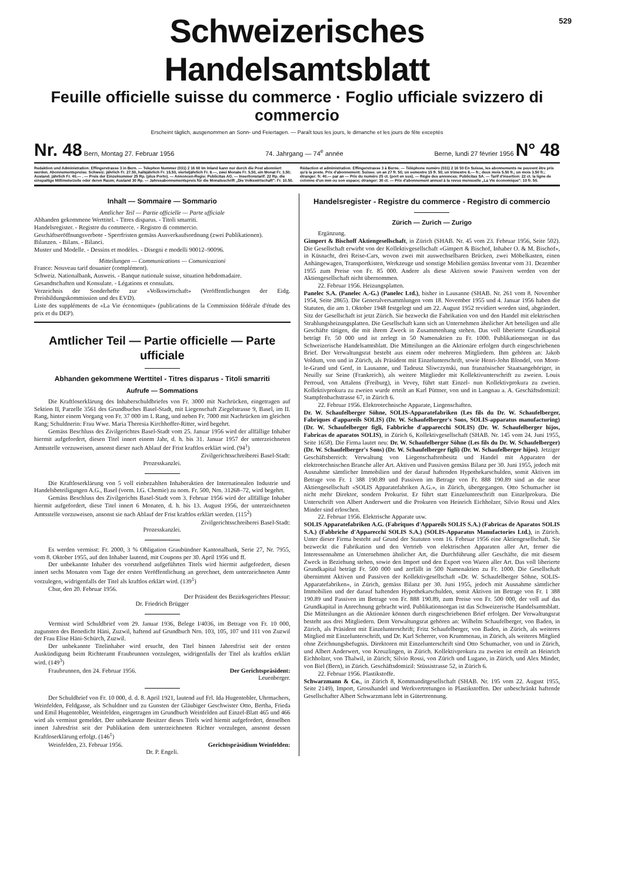529
Schweizerisches Handelsamtsblatt
Feuille officielle suisse du commerce · Foglio ufficiale svizzero di commercio
Erscheint täglich, ausgenommen an Sonn- und Feiertagen. — Paraît tous les jours, le dimanche et les jours de fête exceptés
Nr. 48 Bern, Montag 27. Februar 1956 74. Jahrgang — 74<sup>e</sup> année Berne, lundi 27 février 1956 N° 48
Redaktion und Administration: Effingerstrasse 3 in Bern. — Telephon Nummer (031) 2 16 60 Im Inland kann nur durch die Post abonniert werden. Abonnementspreise: Schweiz: jährlich Fr. 27.50, halbjährlich Fr. 15.50, vierteljährlich Fr. 8.—, zwei Monate Fr. 5.50, ein Monat Fr. 3.50; Ausland: jährlich Fr. 40.— . — Preis der Einzelnummer 25 Rp. (plus Porto). — Annoncen-Regie: Publicitas AG. — Insertionstarif: 22 Rp. die einspaltige Millimeterzeile oder deren Raum; Ausland 30 Rp. — Jahresabonnementspreis für die Monatsschrift „Die Volkswirtschaft": Fr. 10.50.
Rédaction et administration: Effingerstrasse 3 à Berne. — Téléphone numéro (031) 2 16 50 En Suisse, les abonnements ne peuvent être pris qu'à la poste. Prix d'abonnement: Suisse: un an 27 fr. 50; un semestre 15 fr. 50; un trimestre 8.— fr.; deux mois 5.50 fr.; un mois 3.50 fr.; étranger: fr. 40.— par an — Prix du numéro 25 ct. (port en sus). — Régie des annonces: Publicitas SA. — Tarif d'insertion: 22 ct. la ligne de colonne d'un mm ou son espace; étranger: 30 ct. — Prix d'abonnement annuel à la revue mensuelle „La Vie économique": 10 fr. 50.
Inhalt — Sommaire — Sommario
Amtlicher Teil — Partie officielle — Parte ufficiale
Abhanden gekommene Werttitel. - Titres disparus. - Titoli smarriti.
Handelsregister. - Registre du commerce. - Registro di commercio.
Geschäftseröffnungsverbote - Sperrfristen gemäss Ausverkaufsordnung (zwei Publikationen).
Bilanzen. - Bilans. - Bilanci.
Muster und Modelle. - Dessins et modèles. - Disegni e modelli 90012–90096.
Mitteilungen — Communications — Comunicazioni
France: Nouveau tarif douanier (complément).
Schweiz. Nationalbank, Ausweis. - Banque nationale suisse, situation hebdomadaire.
Gesandtschaften und Konsulate. - Légations et consulats.
Verzeichnis der Sonderhefte zur «Volkswirtschaft» (Veröffentlichungen der Eidg. Preisbildungskommission und des EVD).
Liste des suppléments de «La Vie économique» (publications de la Commission fédérale d'étude des prix et du DEP).
Amtlicher Teil — Partie officielle — Parte ufficiale
Abhanden gekommene Werttitel - Titres disparus - Titoli smarriti
Aufrufe — Sommations
Die Kraftloserklärung des Inhaberschuldbriefes von Fr. 3000 mit Nachrücken, eingetragen auf Sektion II, Parzelle 3561 des Grundbuches Basel-Stadt, mit Liegenschaft Ziegelstrasse 9, Basel, im II. Rang, hinter einem Vorgang von Fr. 37 000 im I. Rang, und neben Fr. 7000 mit Nachrücken im gleichen Rang; Schuldnerin: Frau Wwe. Maria Theresia Kirchhoffer-Ritter, wird begehrt.
Gemäss Beschluss des Zivilgerichtes Basel-Stadt vom 25. Januar 1956 wird der allfällige Inhaber hiermit aufgefordert, diesen Titel innert einem Jahr, d. h. bis 31. Januar 1957 der unterzeichneten Amtsstelle vorzuweisen, ansonst dieser nach Ablauf der Frist kraftlos erklärt wird. (94<sup>1</sup>)
Zivilgerichtsschreiberei Basel-Stadt:
Prozesskanzlei.
Die Kraftloserklärung von 5 voll einbezahlten Inhaberaktien der Internationalen Industrie und Handelsbeteiligungen A.G., Basel (vorm. I.G. Chemie) zu nom. Fr. 500, Nrn. 31268–72, wird begehrt.
Gemäss Beschluss des Zivilgerichts Basel-Stadt vom 3. Februar 1956 wird der allfällige Inhaber hiermit aufgefordert, diese Titel innert 6 Monaten, d. h. bis 13. August 1956, der unterzeichneten Amtsstelle vorzuweisen, ansonst sie nach Ablauf der Frist kraftlos erklärt werden. (115<sup>2</sup>)
Zivilgerichtsschreiberei Basel-Stadt:
Prozesskanzlei.
Es werden vermisst: Fr. 2000, 3 % Obligation Graubündner Kantonalbank, Serie 27, Nr. 7955, vom 8. Oktober 1955, auf den Inhaber lautend, mit Coupons per 30. April 1956 und ff.
Der unbekannte Inhaber des vorstehend aufgeführten Titels wird hiermit aufgefordert, diesen innert sechs Monaten vom Tage der ersten Veröffentlichung an gerechnet, dem unterzeichneten Amte vorzulegen, widrigenfalls der Titel als kraftlos erklärt wird. (139<sup>1</sup>)
Chur, den 20. Februar 1956.
Der Präsident des Bezirksgerichtes Plessur:
Dr. Friedrich Brügger
Vermisst wird Schuldbrief vom 29. Januar 1936, Belege I/4036, im Betrage von Fr. 10 000, zugunsten des Benedicht Häni, Zuzwil, haftend auf Grundbuch Nrn. 103, 105, 107 und 111 von Zuzwil der Frau Elise Häni-Schürch, Zuzwil.
Der unbekannte Titelinhaber wird ersucht, den Titel binnen Jahresfrist seit der ersten Auskündigung beim Richteramt Fraubrunnen vorzulegen, widrigenfalls der Titel als kraftlos erklärt wird. (149<sup>3</sup>)
Fraubrunnen, den 24. Februar 1956. Der Gerichtspräsident:
Leuenberger.
Der Schuldbrief von Fr. 10 000, d. d. 8. April 1921, lautend auf Frl. Ida Hugentobler, Uhrmachers, Weinfelden, Feldgasse, als Schuldner und zu Gunsten der Gläubiger Geschwister Otto, Bertha, Frieda und Emil Hugentobler, Weinfelden, eingetragen im Grundbuch Weinfelden auf Einzel-Blatt 465 und 466 wird als vermisst gemeldet. Der unbekannte Besitzer dieses Titels wird hiemit aufgefordert, denselben innert Jahresfrist seit der Publikation dem unterzeichneten Richter vorzulegen, ansonst dessen Kraftloserklärung erfolgt. (146<sup>1</sup>)
Weinfelden, 23. Februar 1956. Gerichtspräsidium Weinfelden:
Dr. P. Engeli.
Handelsregister - Registre du commerce - Registro di commercio
Zürich — Zurich — Zurigo
Ergänzung.
Gimpert & Bischoff Aktiengesellschaft, in Zürich (SHAB. Nr. 45 vom 23. Februar 1956, Seite 502). Die Gesellschaft erwirbt von der Kollektivgesellschaft «Gimpert & Bischof, Inhaber O. & M. Bischof», in Küsnacht, drei Reise-Cars, wovon zwei mit auswechselbaren Brücken, zwei Möbelkasten, einen Anhängewagen, Transportkisten, Werkzeuge und sonstige Mobilien gemäss Inventar vom 31. Dezember 1955 zum Preise von Fr. 85 000. Andere als diese Aktiven sowie Passiven werden von der Aktiengesellschaft nicht übernommen.
22. Februar 1956. Heizungsplatten.
Panelec S.A. (Panelec A.-G.) (Panelec Ltd.), bisher in Lausanne (SHAB. Nr. 261 vom 8. November 1954, Seite 2865). Die Generalversammlungen vom 18. November 1955 und 4. Januar 1956 haben die Statuten, die am 1. Oktober 1948 festgelegt und am 22. August 1952 revidiert worden sind, abgeändert. Sitz der Gesellschaft ist jetzt Zürich. Sie bezweckt die Fabrikation von und den Handel mit elektrischen Strahlungsheizungsplatten. Die Gesellschaft kann sich an Unternehmen ähnlicher Art beteiligen und alle Geschäfte tätigen, die mit ihrem Zweck in Zusammenhang stehen. Das voll liberierte Grundkapital beträgt Fr. 50 000 und ist zerlegt in 50 Namenaktien zu Fr. 1000. Publikationsorgan ist das Schweizerische Handelsamtsblatt. Die Mitteilungen an die Aktionäre erfolgen durch eingeschriebenen Brief. Der Verwaltungsrat besteht aus einem oder mehreren Mitgliedern. Ihm gehören an: Jakob Voldum, von und in Zürich, als Präsident mit Einzelunterschrift, sowie Henri-John Blondel, von Mont-le-Grand und Genf, in Lausanne, und Tadeusz Sliwczynski, nun französischer Staatsangehöriger, in Neuilly sur Seine (Frankreich), als weitere Mitglieder mit Kollektivunterschrift zu zweien. Louis Perroud, von Attalens (Freiburg), in Vevey, führt statt Einzel- nun Kollektivprokura zu zweien. Kollektivprokura zu zweien wurde erteilt an Karl Püttner, von und in Langnau a. A. Geschäftsdomizil: Stampfenbachstrasse 67, in Zürich 6.
22. Februar 1956. Elektrotechnische Apparate, Liegenschaften.
Dr. W. Schaufelberger Söhne, SOLIS-Apparatefabriken (Les fils du Dr. W. Schaufelberger, Fabriques d'appareils SOLIS) (Dr. W. Schaufelberger's Sons, SOLIS-apparatus manufacturing) (Dr. W. Schaufelberger figli, Fabbriche d'apparecchi SOLIS) (Dr. W. Schaufelberger hijos, Fabricas de aparatos SOLIS), in Zürich 6, Kollektivgesellschaft (SHAB. Nr. 145 vom 24. Juni 1955, Seite 1658). Die Firma lautet neu: Dr. W. Schaufelberger Söhne (Les fils du Dr. W. Schaufelberger) (Dr. W. Schaufelberger's Sons) (Dr. W. Schaufelberger figli) (Dr. W. Schaufelberger hijos). Jetziger Geschäftsbereich: Verwaltung von Liegenschaftenbesitz und Handel mit Apparaten der elektrotechnischen Branche aller Art. Aktiven und Passiven gemäss Bilanz per 30. Juni 1955, jedoch mit Ausnahme sämtlicher Immobilien und der darauf haftenden Hypothekarschulden, somit Aktiven im Betrage von Fr. 1 388 190.89 und Passiven im Betrage von Fr. 888 190.89 sind an die neue Aktiengesellschaft «SOLIS Apparatefabriken A.G.», in Zürich, übergegangen. Otto Schumacher ist nicht mehr Direktor, sondern Prokurist. Er führt statt Einzelunterschrift nun Einzelprokura. Die Unterschrift von Albert Anderwert und die Prokuren von Heinrich Eichholzer, Silvio Rossi und Alex Minder sind erloschen.
22. Februar 1956. Elektrische Apparate usw.
SOLIS Apparatefabriken A.G. (Fabriques d'Appareils SOLIS S.A.) (Fabricas de Aparatos SOLIS S.A.) (Fabbriche d'Apparecchi SOLIS S.A.) (SOLIS-Apparatus Manufactories Ltd.), in Zürich. Unter dieser Firma besteht auf Grund der Statuten vom 16. Februar 1956 eine Aktiengesellschaft. Sie bezweckt die Fabrikation und den Vertrieb von elektrischen Apparaten aller Art, ferner die Interessennahme an Unternehmen ähnlicher Art, die Durchführung aller Geschäfte, die mit diesem Zweck in Beziehung stehen, sowie den Import und den Export von Waren aller Art. Das voll liberierte Grundkapital beträgt Fr. 500 000 und zerfällt in 500 Namenaktien zu Fr. 1000. Die Gesellschaft übernimmt Aktiven und Passiven der Kollektivgesellschaft «Dr. W. Schaufelberger Söhne, SOLIS-Apparatefabriken», in Zürich, gemäss Bilanz per 30. Juni 1955, jedoch mit Ausnahme sämtlicher Immobilien und der darauf haftenden Hypothekarschulden, somit Aktiven im Betrage von Fr. 1 388 190.89 und Passiven im Betrage von Fr. 888 190.89, zum Preise von Fr. 500 000, der voll auf das Grundkapital in Anrechnung gebracht wird. Publikationsorgan ist das Schweizerische Handelsamtsblatt. Die Mitteilungen an die Aktionäre können durch eingeschriebenen Brief erfolgen. Der Verwaltungsrat besteht aus drei Mitgliedern. Dem Verwaltungsrat gehören an: Wilhelm Schaufelberger, von Baden, in Zürich, als Präsident mit Einzelunterschrift; Fritz Schaufelberger, von Baden, in Zürich, als weiteres Mitglied mit Einzelunterschrift, und Dr. Karl Scherrer, von Krummenau, in Zürich, als weiteres Mitglied ohne Zeichnungsbefugnis. Direktoren mit Einzelunterschrift sind Otto Schumacher, von und in Zürich, und Albert Anderwert, von Kreuzlingen, in Zürich. Kollektivprokura zu zweien ist erteilt an Heinrich Eichholzer, von Thalwil, in Zürich; Silvio Rossi, von Zürich und Lugano, in Zürich, und Alex Minder, von Biel (Bern), in Zürich. Geschäftsdomizil: Stüssistrasse 52, in Zürich 6.
22. Februar 1956. Plastikstoffe.
Schwarzmann & Co., in Zürich 8, Kommanditgesellschaft (SHAB. Nr. 195 vom 22. August 1955, Seite 2149), Import, Grosshandel und Werkvertretungen in Plastikstoffen. Der unbeschränkt haftende Gesellschafter Albert Schwarzmann lebt in Gütertrennung.